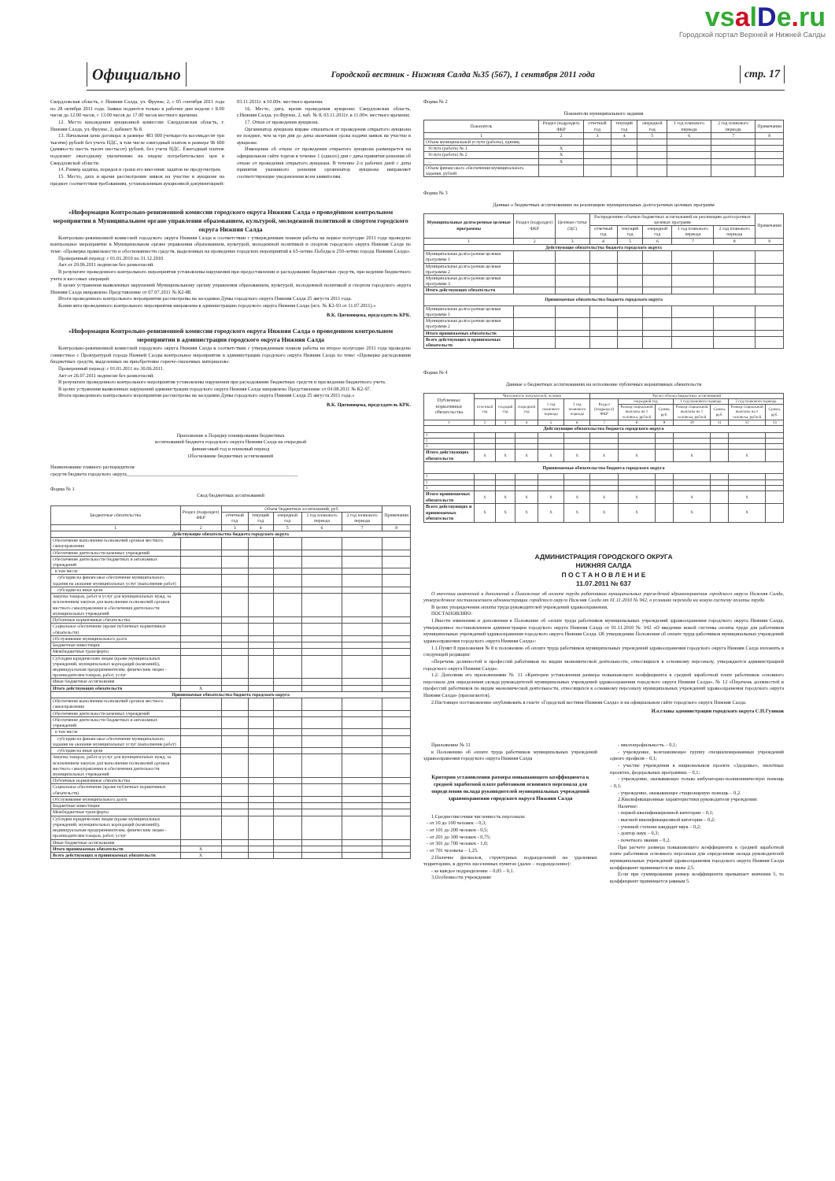vsalDe. ru
Городской портал Верхней и Нижней Салды
Официально Городской вестник - Нижняя Салда №35 (567), 1 сентября 2011 года стр. 17
Свердловская область, г. Нижняя Салда, ул. Фрунзе, 2, с 05 сентября 2011 года по 28 октября 2011 года. Заявки подаются только в рабочие дни недели с 8.00 часов до 12.00 часов, с 13.00 часов до 17.00 часов местного времени.
12. Место нахождения аукционной комиссии: Свердловская область, г. Нижняя Салда, ул. Фрунзе, 2, кабинет № 8.
13. Начальная цена договора: в размере 483 000 (четыреста восемьдесят три тысячи) рублей без учета НДС, в том числе ежегодный платеж в размере 96 600 (девяносто шесть тысяч шестьсот) рублей, без учета НДС. Ежегодный платеж подлежит ежегодному увеличению на индекс потребительских цен в Свердловской области.
14. Размер задатка, порядок и сроки его внесения: задаток не предусмотрен.
15. Место, дата и время рассмотрения заявок на участие в аукционе на предмет соответствия требованиям, установленным аукционной документацией: 03.11.2011г. в 10.00ч. местного времени.
16. Место, дата, время проведения аукциона: Свердловская область, г.Нижняя Салда, ул.Фрунзе, 2, каб. № 8, 03.11.2011г. в 11.00ч. местного времени;
17. Отказ от проведения аукциона.
Организатор аукциона вправе отказаться от проведения открытого аукциона не позднее, чем за три дня до даты окончания срока подачи заявок на участие в аукционе.
Извещение об отказе от проведения открытого аукциона размещается на официальном сайте торгов в течение 1 (одного) дня с даты принятия решения об отказе от проведения открытого аукциона. В течение 2-х рабочих дней с даты принятия указанного решения организатор аукциона направляет соответствующие уведомления всем заявителям.
«Информация Контрольно-ревизионной комиссии городского округа Нижняя Салда о проведённом контрольном мероприятии в Муниципальном органе управления образованием, культурой, молодежной политикой и спортом городского округа Нижняя Салда
Контрольно-ревизионной комиссией городского округа Нижняя Салда в соответствии с утвержденным планом работы на первое полугодие 2011 года проведено контрольное мероприятие в Муниципальном органе управления образованием, культурой, молодежной политикой и спортом городского округа Нижняя Салда по теме: «Проверка правильности и обоснованности средств, выделенных на проведение городских мероприятий к 65-летию Победы и 250-летию города Нижняя Салда».
Проверенный период: с 01.01.2010 по 31.12.2010.
Акт от 20.06.2011 подписан без разногласий.
В результате проведенного контрольного мероприятия установлены нарушения при предоставлении и расходовании бюджетных средств, при ведении бюджетного учета и кассовых операций.
В целях устранения выявленных нарушений Муниципальному органу управления образованием, культурой, молодежной политикой и спортом городского округа Нижняя Салда направлено Представление от 07.07.2011 № К2-88.
Итоги проведенного контрольного мероприятия рассмотрены на заседании Думы городского округа Нижняя Салда 25 августа 2011 года.
Копия акта проведенного контрольного мероприятия направлена в администрацию городского округа Нижняя Салда (исх. № К2-93 от 11.07.2011).»
В.К. Цигвинцева, председатель КРК.
«Информация Контрольно-ревизионной комиссии городского округа Нижняя Салда о проведенном контрольном мероприятии в администрации городского округа Нижняя Салда
Контрольно-ревизионной комиссией городского округа Нижняя Салда в соответствии с утвержденным планом работы на второе полугодие 2011 года проведено совместное с Прокуратурой города Нижней Салды контрольное мероприятие в администрации городского округа Нижняя Салда по теме: «Проверка расходования бюджетных средств, выделенных на приобретение горюче-смазочных материалов».
Проверенный период: с 01.01.2011 по 30.06.2011.
Акт от 26.07.2011 подписан без разногласий.
В результате проведенного контрольного мероприятия установлены нарушения при расходовании бюджетных средств и при ведении бюджетного учета.
В целях устранения выявленных нарушений администрации городского округа Нижняя Салда направлено Представление от 04.08.2011 № К2-97.
Итоги проведенного контрольного мероприятия рассмотрены на заседании Думы городского округа Нижняя Салда 25 августа 2011 года.»
В.К. Цигвинцева, председатель КРК.
Приложение к Порядку планирования бюджетных
ассигнований бюджета городского округа Нижняя Салда на очередной
финансовый год и плановый период
Обоснование бюджетных ассигнований
Наименование главного распорядителя
средств бюджета городского округа____________________________________________________________________
Форма № 1
Свод бюджетных ассигнований
| Бюджетные обязательства | Раздел (подраздел) ФКР | Объем бюджетных ассигнований, руб. | | | | | Примечания |
| --- | --- | --- | --- | --- | --- | --- | --- |
| | | отчетный год | текущий год | очередной год | 1 год планового периода | 2 год планового периода | |
| 1 | 2 | 3 | 4 | 5 | 6 | 7 | 8 |
| Действующие обязательства бюджета городского округа | | | | | | | |
| Обеспечение выполнения полномочий органов местного самоуправления | | | | | | | |
| Обеспечение деятельности казенных учреждений | | | | | | | |
| Обеспечение деятельности бюджетных и автономных учреждений | | | | | | | |
| в том числе | | | | | | | |
| субсидии на финансовое обеспечение муниципального задания на оказание муниципальных услуг (выполнение работ) | | | | | | | |
| субсидии на иные цели | | | | | | | |
| Закупка товаров, работ и услуг для муниципальных нужд, за исключением закупок для выполнения полномочий органов местного самоуправления и обеспечения деятельности муниципальных учреждений | | | | | | | |
| Публичные нормативные обязательства | | | | | | | |
| Социальное обеспечение (кроме публичных нормативных обязательств) | | | | | | | |
| Обслуживание муниципального долга | | | | | | | |
| Бюджетные инвестиции | | | | | | | |
| Межбюджетные трансферты | | | | | | | |
| Субсидии юридическим лицам (кроме муниципальных учреждений, муниципальных корпораций (компаний)), индивидуальным предпринимателям, физическим лицам – производителям товаров, работ, услуг | | | | | | | |
| Иные бюджетные ассигнования | | | | | | | |
| Итого действующих обязательств | X | | | | | | |
| Принимаемые обязательства бюджета городского округа | | | | | | | |
| Обеспечение выполнения полномочий органов местного самоуправления | | | | | | | |
| Обеспечение деятельности казенных учреждений | | | | | | | |
| Обеспечение деятельности бюджетных и автономных учреждений | | | | | | | |
| в том числе | | | | | | | |
| субсидии на финансовое обеспечение муниципального задания на оказание муниципальных услуг (выполнение работ) | | | | | | | |
| субсидии на иные цели | | | | | | | |
| Закупка товаров, работ и услуг для муниципальных нужд, за исключением закупок для выполнения полномочий органов местного самоуправления и обеспечения деятельности муниципальных учреждений | | | | | | | |
| Публичные нормативные обязательства | | | | | | | |
| Социальное обеспечение (кроме публичных нормативных обязательств) | | | | | | | |
| Обслуживание муниципального долга | | | | | | | |
| Бюджетные инвестиции | | | | | | | |
| Межбюджетные трансферты | | | | | | | |
| Субсидии юридическим лицам (кроме муниципальных учреждений, муниципальных корпораций (компаний)), индивидуальным предпринимателям, физическим лицам – производителям товаров, работ, услуг | | | | | | | |
| Иные бюджетные ассигнования | | | | | | | |
| Итого принимаемых обязательств | X | | | | | | |
| Всего действующих и принимаемых обязательств | X | | | | | | |
Форма № 2
Показатели муниципального задания
| Показатель | Раздел (подраздел) ФКР | отчетный год | текущий год | очередной год | 1 год планового периода | 2 год планового периода | Примечания |
| --- | --- | --- | --- | --- | --- | --- | --- |
| 1 | 2 | 3 | 4 | 5 | 6 | 7 | 8 |
| Объем муниципальной услуги (работы), единиц | | | | | | | |
| Услуга (работа) № 1 | X | | | | | | |
| Услуга (работа) № 2 | X | | | | | | |
| ... | X | | | | | | |
| Объем финансового обеспечения муниципального задания, рублей | | | | | | | |
Форма № 3
Данные о бюджетных ассигнованиях на реализацию муниципальных долгосрочных целевых программ
| Муниципальные долгосрочные целевые программы | Раздел (подраздел) ФКР | Целевая статья (ЦС) | Распределение объемов бюджетных ассигнований на реализацию долгосрочных целевых программ | | | | | Примечания |
| --- | --- | --- | --- | --- | --- | --- | --- | --- |
| | | | отчетный год | текущий год | очередной год | 1 год планового периода | 2 год планового периода | |
| 1 | 2 | 3 | 4 | 5 | 6 | 7 | 8 | 9 |
| Действующие обязательства бюджета городского округа | | | | | | | | |
| Муниципальная долгосрочная целевая программа 1 | | | | | | | | |
| Муниципальная долгосрочная целевая программа 2 | | | | | | | | |
| Муниципальная долгосрочная целевая программа 3 | | | | | | | | |
| Итого действующих обязательств | | | | | | | | |
| Принимаемые обязательства бюджета городского округа | | | | | | | | |
| Муниципальная долгосрочная целевая программа 1 | | | | | | | | |
| Муниципальная долгосрочная целевая программа 2 | | | | | | | | |
| Итого принимаемых обязательств | | | | | | | | |
| Всего действующих и принимаемых обязательств | | | | | | | | |
Форма № 4
Данные о бюджетных ассигнованиях на исполнение публичных нормативных обязательств
| Публичные нормативные обязательства | Численность получателей, человек | | | | | Расчет объема бюджетных ассигнований | | | | | | |
| --- | --- | --- | --- | --- | --- | --- | --- | --- | --- | --- | --- | --- |
| | отчетный год | текущий год | очередной год | 1 год планового периода | 2 год планового периода | Раздел (подраздел) ФКР | очередной год | | 1 год планового периода | | 2 год планового периода | |
| | | | | | | | Размер социальной выплаты на 1 человека, рублей | Сумма, руб. | Размер социальной выплаты на 1 человека, рублей | Сумма, руб. | Размер социальной выплаты на 1 человека, рублей | Сумма, руб. |
| 1 | 2 | 3 | 4 | 5 | 6 | 7 | 8 | 9 | 10 | 11 | 12 | 13 |
| Действующие обязательства бюджета городского округа | | | | | | | | | | | | |
| 1 | | | | | | | | | | | | |
| 2 | | | | | | | | | | | | |
| 3 | | | | | | | | | | | | |
| Итого действующих обязательств | X | X | X | X | X | X | X | | X | | X | |
| Принимаемые обязательства бюджета городского округа | | | | | | | | | | | | |
| 1 | | | | | | | | | | | | |
| 2 | | | | | | | | | | | | |
| 3 | | | | | | | | | | | | |
| Итого принимаемых обязательств | X | X | X | X | X | X | X | | X | | X | |
| Всего действующих и принимаемых обязательств | X | X | X | X | X | X | X | | X | | X | |
АДМИНИСТРАЦИЯ ГОРОДСКОГО ОКРУГА
НИЖНЯЯ САЛДА
П О С Т А Н О В Л Е Н И Е
11.07.2011 № 637
О внесении изменений и дополнений в Положение об оплате труда работников муниципальных учреждений здравоохранения городского округа Нижняя Салда, утвержденное постановлением администрации городского округа Нижняя Салда от 01.11.2010 № 942, в условиях перехода на новую систему оплаты труда
В целях упорядочения оплаты труда руководителей учреждений здравоохранения,
ПОСТАНОВЛЯЮ:
1.Внести изменения и дополнения в Положение об оплате труда работников муниципальных учреждений здравоохранения городского округа Нижняя Салда, утвержденное постановлением администрации городского округа Нижняя Салда от 01.11.2010 № 942 «О введении новой системы оплаты труда для работников муниципальных учреждений здравоохранения городского округа Нижняя Салда. Об утверждении Положения об оплате труда работников муниципальных учреждений здравоохранения городского округа Нижняя Салда»:
1.1.Пункт 8 приложения № 8 к положению об оплате труда работников муниципальных учреждений здравоохранения городского округа Нижняя Салда изложить в следующей редакции:
«Перечень должностей и профессий работников по видам экономической деятельности, относящихся к основному персоналу, утверждается администрацией городского округа Нижняя Салда».
1.2. Дополнив его приложениями № 11 «Критерии установления размера повышающего коэффициента к средней заработной плате работников основного персонала для определения оклада руководителей муниципальных учреждений здравоохранения городского округа Нижняя Салда», № 12 «Перечень должностей и профессий работников по видам экономической деятельности, относящихся к основному персоналу муниципальных учреждений здравоохранения городского округа Нижняя Салда» (прилагаются).
2.Настоящее постановление опубликовать в газете «Городской вестник-Нижняя Салда» и на официальном сайте городского округа Нижняя Салда.
И.о.главы администрации городского округа С.Н.Гузиков
Приложение № 11
к Положению об оплате труда работников муниципальных учреждений здравоохранения городского округа Нижняя Салда
Критерии установления размера повышающего коэффициента к средней заработной плате работников основного персонала для определения оклада руководителей муниципальных учреждений здравоохранения городского округа Нижняя Салда
1.Среднесписочная численность персонала:
- от 10 до 100 человек – 0,3;
- от 101 до 200 человек - 0,5;
- от 201 до 300 человек - 0,75;
- от 301 до 700 человек - 1,0;
- от 701 человека – 1,25.
2.Наличие филиалов, структурных подразделений на удаленных территориях, в других населенных пунктах (далее – подразделение):
- за каждое подразделение – 0,05 – 0,1.
3.Особенности учреждения:
- многопрофильность – 0,1;
- учреждение, возглавляющее группу специализированных учреждений одного профиля – 0,1;
- участие учреждения в национальном проекте «Здоровье», пилотных проектах, федеральных программах – 0,1;
- учреждение, оказывающее только амбулаторно-поликлиническую помощь – 0,1;
- учреждение, оказывающее стационарную помощь – 0,2.
2.Квалификационные характеристики руководителя учреждения:
Наличие:
- первой квалификационной категории – 0,1;
- высшей квалификационной категории – 0,2;
- ученной степени кандидат наук – 0,2;
- доктор наук – 0,3;
- почетного звания – 0,2.
При расчете размера повышающего коэффициента к средней заработной плате работников основного персонала для определения оклада руководителей муниципальных учреждений здравоохранения городского округа Нижняя Салда коэффициент принимается не ниже 2,5.
Если при суммировании размер коэффициента превышает значения 5, то коэффициент принимается равным 5.